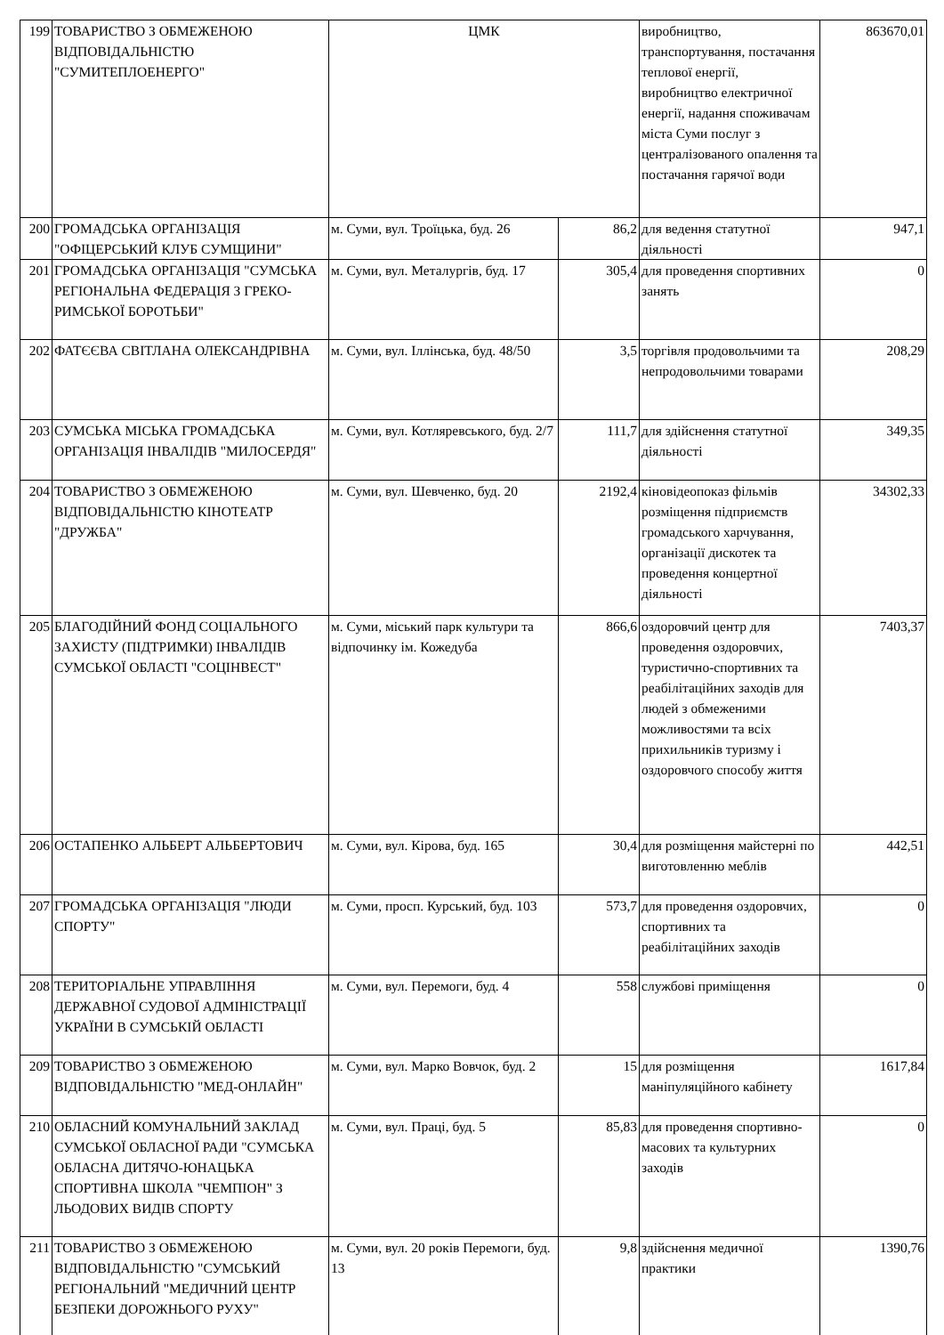| 199 | ТОВАРИСТВО З ОБМЕЖЕНОЮ ВІДПОВІДАЛЬНІСТЮ "СУМИТЕПЛОЕНЕРГО" | ЦМК | | виробництво, транспортування, постачання теплової енергії, виробництво електричної енергії, надання споживачам міста Суми послуг з централізованого опалення та постачання гарячої води | 863670,01 |
| 200 | ГРОМАДСЬКА ОРГАНІЗАЦІЯ "ОФІЦЕРСЬКИЙ КЛУБ СУМЩИНИ" | м. Суми, вул. Троїцька, буд. 26 | 86,2 | для ведення статутної діяльності | 947,1 |
| 201 | ГРОМАДСЬКА ОРГАНІЗАЦІЯ "СУМСЬКА РЕГІОНАЛЬНА ФЕДЕРАЦІЯ З ГРЕКО-РИМСЬКОЇ БОРОТЬБИ" | м. Суми, вул. Металургів, буд. 17 | 305,4 | для проведення спортивних занять | 0 |
| 202 | ФАТЄЄВА СВІТЛАНА ОЛЕКСАНДРІВНА | м. Суми, вул. Іллінська, буд. 48/50 | 3,5 | торгівля продовольчими та непродовольчими товарами | 208,29 |
| 203 | СУМСЬКА МІСЬКА ГРОМАДСЬКА ОРГАНІЗАЦІЯ ІНВАЛІДІВ "МИЛОСЕРДЯ" | м. Суми, вул. Котляревського, буд. 2/7 | 111,7 | для здійснення статутної діяльності | 349,35 |
| 204 | ТОВАРИСТВО З ОБМЕЖЕНОЮ ВІДПОВІДАЛЬНІСТЮ КІНОТЕАТР "ДРУЖБА" | м. Суми, вул. Шевченко, буд. 20 | 2192,4 | кіновідеопоказ фільмів розміщення підприємств громадського харчування, організації дискотек та проведення концертної діяльності | 34302,33 |
| 205 | БЛАГОДІЙНИЙ ФОНД СОЦІАЛЬНОГО ЗАХИСТУ (ПІДТРИМКИ) ІНВАЛІДІВ СУМСЬКОЇ ОБЛАСТІ "СОЦІНВЕСТ" | м. Суми, міський парк культури та відпочинку ім. Кожедуба | 866,6 | оздоровчий центр для проведення оздоровчих, туристично-спортивних та реабілітаційних заходів для людей з обмеженими можливостями та всіх прихильників туризму і оздоровчого способу життя | 7403,37 |
| 206 | ОСТАПЕНКО АЛЬБЕРТ АЛЬБЕРТОВИЧ | м. Суми, вул. Кірова, буд. 165 | 30,4 | для розміщення майстерні по виготовленню меблів | 442,51 |
| 207 | ГРОМАДСЬКА ОРГАНІЗАЦІЯ "ЛЮДИ СПОРТУ" | м. Суми, просп. Курський, буд. 103 | 573,7 | для проведення оздоровчих, спортивних та реабілітаційних заходів | 0 |
| 208 | ТЕРИТОРІАЛЬНЕ УПРАВЛІННЯ ДЕРЖАВНОЇ СУДОВОЇ АДМІНІСТРАЦІЇ УКРАЇНИ В СУМСЬКІЙ ОБЛАСТІ | м. Суми, вул. Перемоги, буд. 4 | 558 | службові приміщення | 0 |
| 209 | ТОВАРИСТВО З ОБМЕЖЕНОЮ ВІДПОВІДАЛЬНІСТЮ "МЕД-ОНЛАЙН" | м. Суми, вул. Марко Вовчок, буд. 2 | 15 | для розміщення маніпуляційного кабінету | 1617,84 |
| 210 | ОБЛАСНИЙ КОМУНАЛЬНИЙ ЗАКЛАД СУМСЬКОЇ ОБЛАСНОЇ РАДИ "СУМСЬКА ОБЛАСНА ДИТЯЧО-ЮНАЦЬКА СПОРТИВНА ШКОЛА "ЧЕМПІОН" З ЛЬОДОВИХ ВИДІВ СПОРТУ | м. Суми, вул. Праці, буд. 5 | 85,83 | для проведення спортивно-масових та культурних заходів | 0 |
| 211 | ТОВАРИСТВО З ОБМЕЖЕНОЮ ВІДПОВІДАЛЬНІСТЮ "СУМСЬКИЙ РЕГІОНАЛЬНИЙ "МЕДИЧНИЙ ЦЕНТР БЕЗПЕКИ ДОРОЖНЬОГО РУХУ" | м. Суми, вул. 20 років Перемоги, буд. 13 | 9,8 | здійснення медичної практики | 1390,76 |